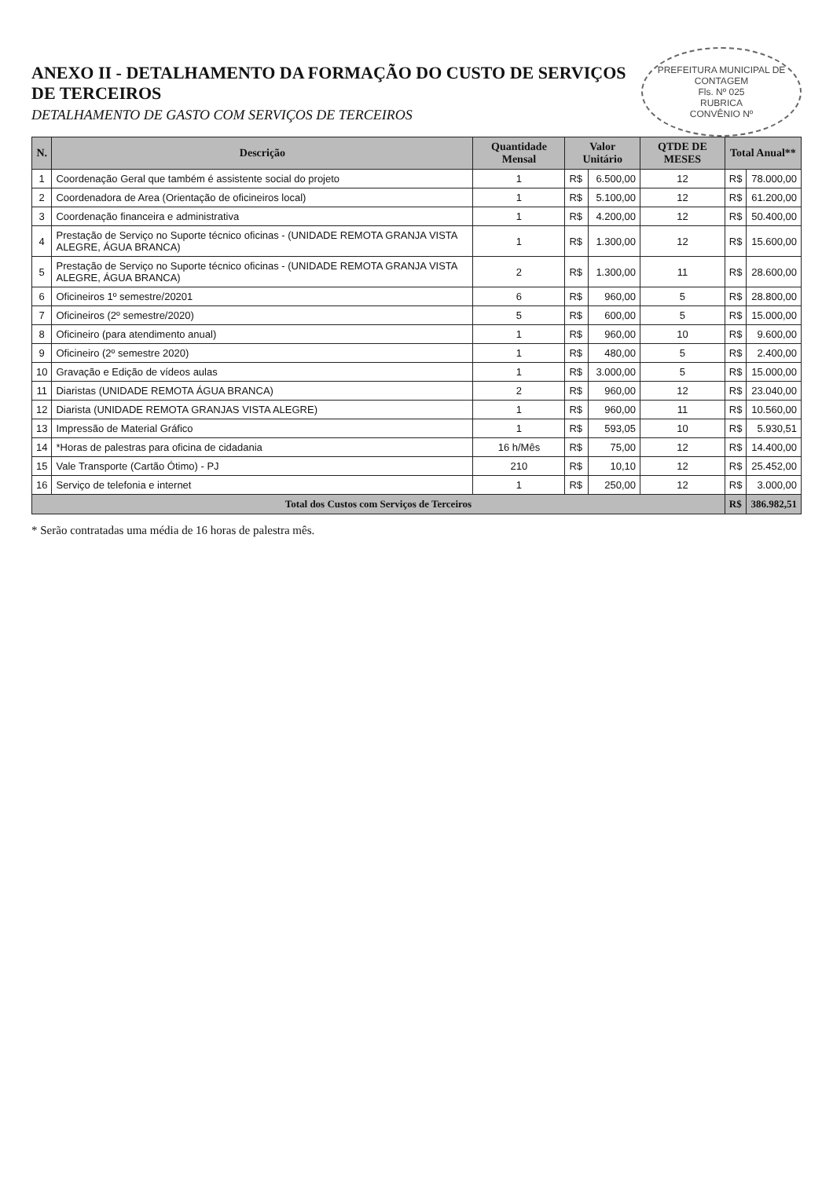PREFEITURA MUNICIPAL DE CONTAGEM
Fls. Nº 025
RUBRICA
CONVÊNIO Nº
ANEXO II - DETALHAMENTO DA FORMAÇÃO DO CUSTO DE SERVIÇOS DE TERCEIROS
DETALHAMENTO DE GASTO COM SERVIÇOS DE TERCEIROS
| N. | Descrição | Quantidade Mensal | Valor Unitário | | QTDE DE MESES | Total Anual** | |
| --- | --- | --- | --- | --- | --- | --- | --- |
| 1 | Coordenação Geral que também é assistente social do projeto | 1 | R$ | 6.500,00 | 12 | R$ | 78.000,00 |
| 2 | Coordenadora de Area (Orientação de oficineiros local) | 1 | R$ | 5.100,00 | 12 | R$ | 61.200,00 |
| 3 | Coordenação financeira e administrativa | 1 | R$ | 4.200,00 | 12 | R$ | 50.400,00 |
| 4 | Prestação de Serviço no Suporte técnico oficinas - (UNIDADE REMOTA GRANJA VISTA ALEGRE, ÁGUA BRANCA) | 1 | R$ | 1.300,00 | 12 | R$ | 15.600,00 |
| 5 | Prestação de Serviço no Suporte técnico oficinas - (UNIDADE REMOTA GRANJA VISTA ALEGRE, ÁGUA BRANCA) | 2 | R$ | 1.300,00 | 11 | R$ | 28.600,00 |
| 6 | Oficineiros 1º semestre/20201 | 6 | R$ | 960,00 | 5 | R$ | 28.800,00 |
| 7 | Oficineiros (2º semestre/2020) | 5 | R$ | 600,00 | 5 | R$ | 15.000,00 |
| 8 | Oficineiro (para atendimento anual) | 1 | R$ | 960,00 | 10 | R$ | 9.600,00 |
| 9 | Oficineiro (2º semestre 2020) | 1 | R$ | 480,00 | 5 | R$ | 2.400,00 |
| 10 | Gravação e Edição de vídeos aulas | 1 | R$ | 3.000,00 | 5 | R$ | 15.000,00 |
| 11 | Diaristas (UNIDADE REMOTA ÁGUA BRANCA) | 2 | R$ | 960,00 | 12 | R$ | 23.040,00 |
| 12 | Diarista (UNIDADE REMOTA GRANJAS VISTA ALEGRE) | 1 | R$ | 960,00 | 11 | R$ | 10.560,00 |
| 13 | Impressão de Material Gráfico | 1 | R$ | 593,05 | 10 | R$ | 5.930,51 |
| 14 | *Horas de palestras para oficina de cidadania | 16 h/Mês | R$ | 75,00 | 12 | R$ | 14.400,00 |
| 15 | Vale Transporte (Cartão Ótimo) - PJ | 210 | R$ | 10,10 | 12 | R$ | 25.452,00 |
| 16 | Serviço de telefonia e internet | 1 | R$ | 250,00 | 12 | R$ | 3.000,00 |
| Total dos Custos com Serviços de Terceiros | | | | | | R$ | 386.982,51 |
* Serão contratadas uma média de 16 horas de palestra mês.